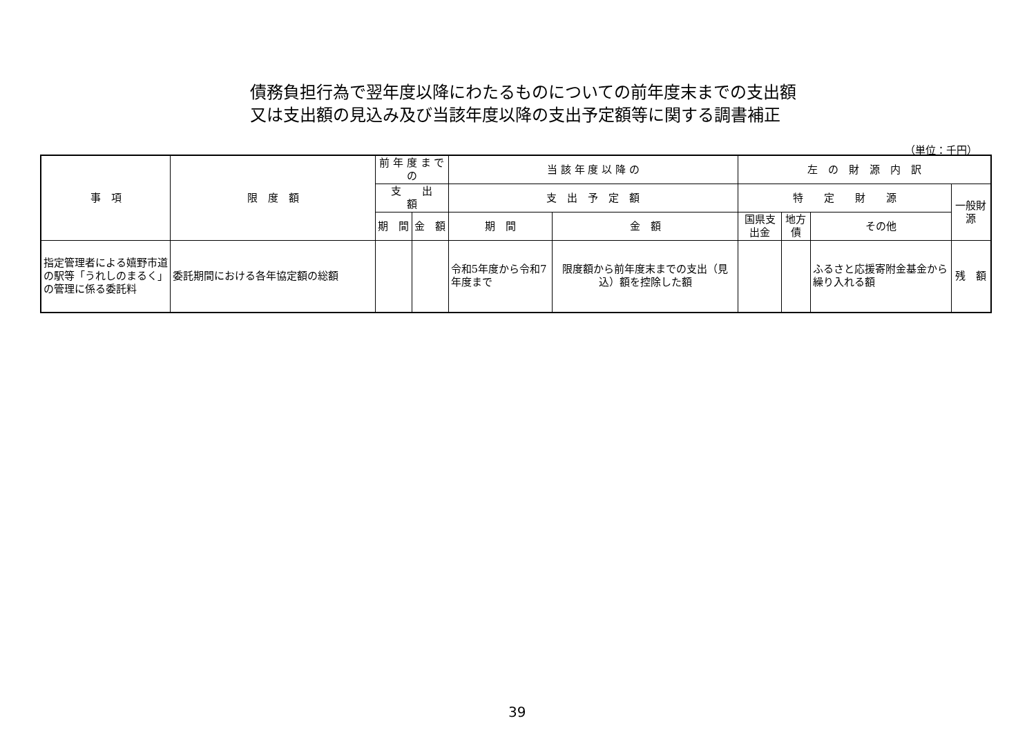債務負担行為で翌年度以降にわたるものについての前年度末までの支出額
又は支出額の見込み及び当該年度以降の支出予定額等に関する調書補正
（単位：千円）
| 事 項 | 限 度 額 | 前 年 度 ま で の | | 当 該 年 度 以 降 の | | 左 の 財 源 内 訳 | | | |
| --- | --- | --- | --- | --- | --- | --- | --- | --- | --- |
| | | 支 出 額 | | 支 出 予 定 額 | | 特 定 財 源 | | | 一般財源 |
| | | 期 間 | 金 額 | 期 間 | 金 額 | 国県支出金 | 地方債 | その他 | |
| 指定管理者による嬉野市道の駅等「うれしのまるく」の管理に係る委託料 | 委託期間における各年協定額の総額 | | | 令和5年度から令和7年度まで | 限度額から前年度末までの支出（見込）額を控除した額 | | | ふるさと応援寄附金基金から繰り入れる額 | 残 額 |
39